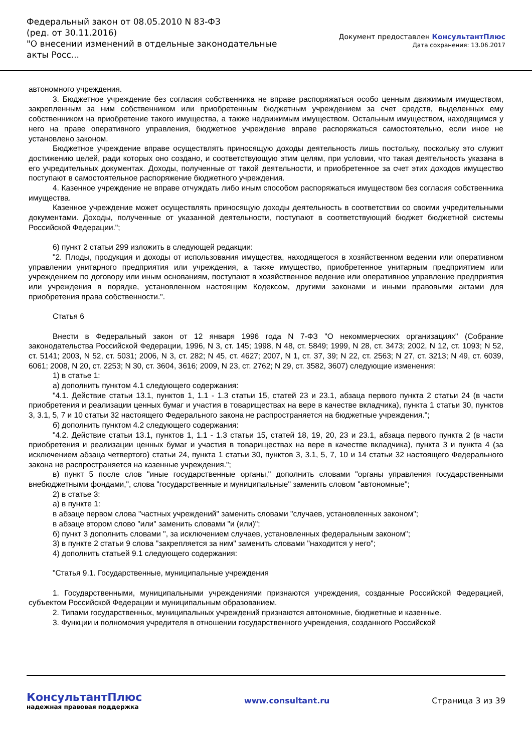Федеральный закон от 08.05.2010 N 83-ФЗ
(ред. от 30.11.2016)
"О внесении изменений в отдельные законодательные акты Росс...
Документ предоставлен КонсультантПлюс
Дата сохранения: 13.06.2017
автономного учреждения.
3. Бюджетное учреждение без согласия собственника не вправе распоряжаться особо ценным движимым имуществом, закрепленным за ним собственником или приобретенным бюджетным учреждением за счет средств, выделенных ему собственником на приобретение такого имущества, а также недвижимым имуществом. Остальным имуществом, находящимся у него на праве оперативного управления, бюджетное учреждение вправе распоряжаться самостоятельно, если иное не установлено законом.
Бюджетное учреждение вправе осуществлять приносящую доходы деятельность лишь постольку, поскольку это служит достижению целей, ради которых оно создано, и соответствующую этим целям, при условии, что такая деятельность указана в его учредительных документах. Доходы, полученные от такой деятельности, и приобретенное за счет этих доходов имущество поступают в самостоятельное распоряжение бюджетного учреждения.
4. Казенное учреждение не вправе отчуждать либо иным способом распоряжаться имуществом без согласия собственника имущества.
Казенное учреждение может осуществлять приносящую доходы деятельность в соответствии со своими учредительными документами. Доходы, полученные от указанной деятельности, поступают в соответствующий бюджет бюджетной системы Российской Федерации.";
6) пункт 2 статьи 299 изложить в следующей редакции:
"2. Плоды, продукция и доходы от использования имущества, находящегося в хозяйственном ведении или оперативном управлении унитарного предприятия или учреждения, а также имущество, приобретенное унитарным предприятием или учреждением по договору или иным основаниям, поступают в хозяйственное ведение или оперативное управление предприятия или учреждения в порядке, установленном настоящим Кодексом, другими законами и иными правовыми актами для приобретения права собственности.".
Статья 6
Внести в Федеральный закон от 12 января 1996 года N 7-ФЗ "О некоммерческих организациях" (Собрание законодательства Российской Федерации, 1996, N 3, ст. 145; 1998, N 48, ст. 5849; 1999, N 28, ст. 3473; 2002, N 12, ст. 1093; N 52, ст. 5141; 2003, N 52, ст. 5031; 2006, N 3, ст. 282; N 45, ст. 4627; 2007, N 1, ст. 37, 39; N 22, ст. 2563; N 27, ст. 3213; N 49, ст. 6039, 6061; 2008, N 20, ст. 2253; N 30, ст. 3604, 3616; 2009, N 23, ст. 2762; N 29, ст. 3582, 3607) следующие изменения:
1) в статье 1:
а) дополнить пунктом 4.1 следующего содержания:
"4.1. Действие статьи 13.1, пунктов 1, 1.1 - 1.3 статьи 15, статей 23 и 23.1, абзаца первого пункта 2 статьи 24 (в части приобретения и реализации ценных бумаг и участия в товариществах на вере в качестве вкладчика), пункта 1 статьи 30, пунктов 3, 3.1, 5, 7 и 10 статьи 32 настоящего Федерального закона не распространяется на бюджетные учреждения.";
б) дополнить пунктом 4.2 следующего содержания:
"4.2. Действие статьи 13.1, пунктов 1, 1.1 - 1.3 статьи 15, статей 18, 19, 20, 23 и 23.1, абзаца первого пункта 2 (в части приобретения и реализации ценных бумаг и участия в товариществах на вере в качестве вкладчика), пункта 3 и пункта 4 (за исключением абзаца четвертого) статьи 24, пункта 1 статьи 30, пунктов 3, 3.1, 5, 7, 10 и 14 статьи 32 настоящего Федерального закона не распространяется на казенные учреждения.";
в) пункт 5 после слов "иные государственные органы," дополнить словами "органы управления государственными внебюджетными фондами,", слова "государственные и муниципальные" заменить словом "автономные";
2) в статье 3:
а) в пункте 1:
в абзаце первом слова "частных учреждений" заменить словами "случаев, установленных законом";
в абзаце втором слово "или" заменить словами "и (или)";
б) пункт 3 дополнить словами ", за исключением случаев, установленных федеральным законом";
3) в пункте 2 статьи 9 слова "закрепляется за ним" заменить словами "находится у него";
4) дополнить статьей 9.1 следующего содержания:
"Статья 9.1. Государственные, муниципальные учреждения
1. Государственными, муниципальными учреждениями признаются учреждения, созданные Российской Федерацией, субъектом Российской Федерации и муниципальным образованием.
2. Типами государственных, муниципальных учреждений признаются автономные, бюджетные и казенные.
3. Функции и полномочия учредителя в отношении государственного учреждения, созданного Российской
КонсультантПлюс
надежная правовая поддержка
www.consultant.ru Страница 3 из 39